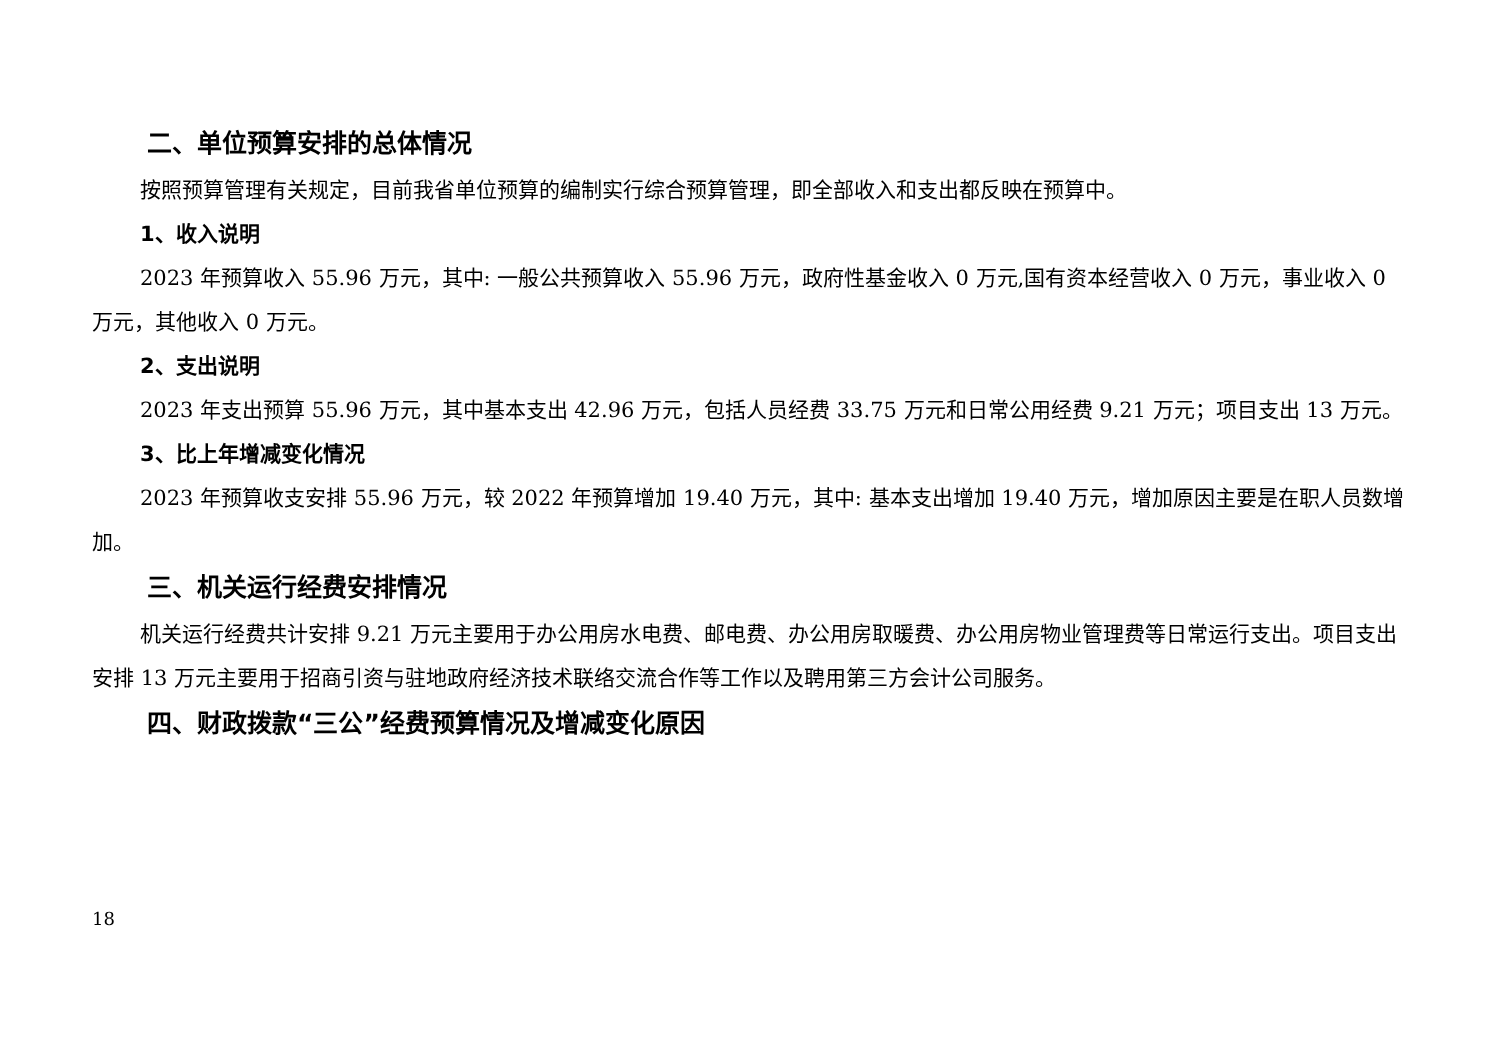二、单位预算安排的总体情况
按照预算管理有关规定，目前我省单位预算的编制实行综合预算管理，即全部收入和支出都反映在预算中。
1、收入说明
2023 年预算收入 55.96 万元，其中: 一般公共预算收入 55.96 万元，政府性基金收入 0 万元,国有资本经营收入 0 万元，事业收入 0 万元，其他收入 0 万元。
2、支出说明
2023 年支出预算 55.96 万元，其中基本支出 42.96 万元，包括人员经费 33.75 万元和日常公用经费 9.21 万元；项目支出 13 万元。
3、比上年增减变化情况
2023 年预算收支安排 55.96 万元，较 2022 年预算增加 19.40 万元，其中: 基本支出增加 19.40 万元，增加原因主要是在职人员数增加。
三、机关运行经费安排情况
机关运行经费共计安排 9.21 万元主要用于办公用房水电费、邮电费、办公用房取暖费、办公用房物业管理费等日常运行支出。项目支出安排 13 万元主要用于招商引资与驻地政府经济技术联络交流合作等工作以及聘用第三方会计公司服务。
四、财政拨款“三公”经费预算情况及增减变化原因
18